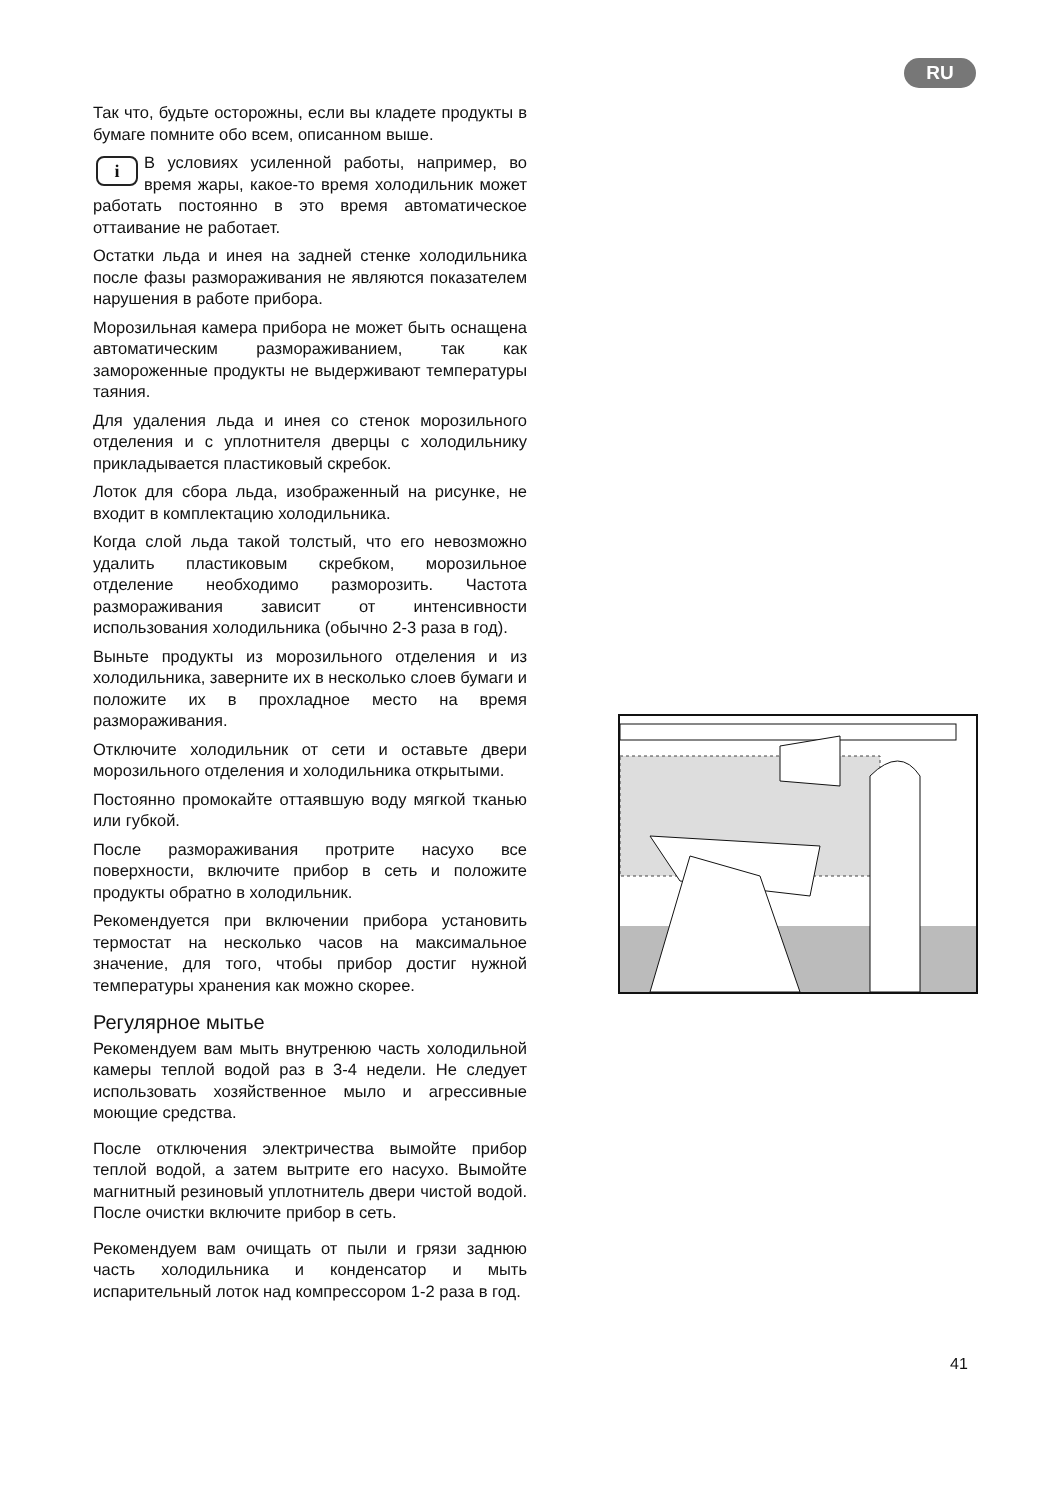RU
Так что, будьте осторожны, если вы кладете продукты в бумаге помните обо всем, описанном выше.
i В условиях усиленной работы, например, во время жары, какое-то время холодильник может работать постоянно в это время автоматическое оттаивание не работает.
Остатки льда и инея на задней стенке холодильника после фазы размораживания не являются показателем нарушения в работе прибора.
Морозильная камера прибора не может быть оснащена автоматическим размораживанием, так как замороженные продукты не выдерживают температуры таяния.
Для удаления льда и инея со стенок морозильного отделения и с уплотнителя дверцы с холодильнику прикладывается пластиковый скребок.
Лоток для сбора льда, изображенный на рисунке, не входит в комплектацию холодильника.
Когда слой льда такой толстый, что его невозможно удалить пластиковым скребком, морозильное отделение необходимо разморозить. Частота размораживания зависит от интенсивности использования холодильника (обычно 2-3 раза в год).
Выньте продукты из морозильного отделения и из холодильника, заверните их в несколько слоев бумаги и положите их в прохладное место на время размораживания.
Отключите холодильник от сети и оставьте двери морозильного отделения и холодильника открытыми.
Постоянно промокайте оттаявшую воду мягкой тканью или губкой.
После размораживания протрите насухо все поверхности, включите прибор в сеть и положите продукты обратно в холодильник.
Рекомендуется при включении прибора установить термостат на несколько часов на максимальное значение, для того, чтобы прибор достиг нужной температуры хранения как можно скорее.
Регулярное мытье
Рекомендуем вам мыть внутренюю часть холодильной камеры теплой водой раз в 3-4 недели. Не следует использовать хозяйственное мыло и агрессивные моющие средства.
После отключения электричества вымойте прибор теплой водой, а затем вытрите его насухо. Вымойте магнитный резиновый уплотнитель двери чистой водой. После очистки включите прибор в сеть.
Рекомендуем вам очищать от пыли и грязи заднюю часть холодильника и конденсатор и мыть испарительный лоток над компрессором 1-2 раза в год.
41